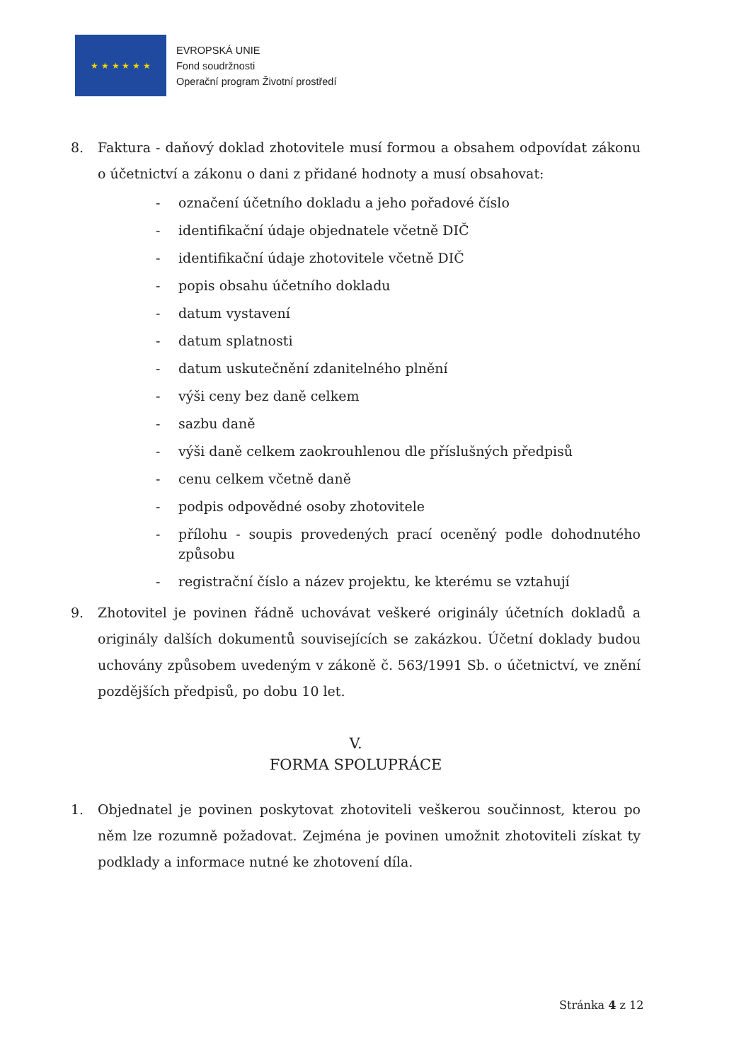★ ★ ★ ★ ★ ★
EVROPSKÁ UNIE
Fond soudržnosti
Operační program Životní prostředí
8. Faktura - daňový doklad zhotovitele musí formou a obsahem odpovídat zákonu o účetnictví a zákonu o dani z přidané hodnoty a musí obsahovat:
- označení účetního dokladu a jeho pořadové číslo
- identifikační údaje objednatele včetně DIČ
- identifikační údaje zhotovitele včetně DIČ
- popis obsahu účetního dokladu
- datum vystavení
- datum splatnosti
- datum uskutečnění zdanitelného plnění
- výši ceny bez daně celkem
- sazbu daně
- výši daně celkem zaokrouhlenou dle příslušných předpisů
- cenu celkem včetně daně
- podpis odpovědné osoby zhotovitele
- přílohu - soupis provedených prací oceněný podle dohodnutého způsobu
- registrační číslo a název projektu, ke kterému se vztahují
9. Zhotovitel je povinen řádně uchovávat veškeré originály účetních dokladů a originály dalších dokumentů souvisejících se zakázkou. Účetní doklady budou uchovány způsobem uvedeným v zákoně č. 563/1991 Sb. o účetnictví, ve znění pozdějších předpisů, po dobu 10 let.
V.
FORMA SPOLUPRÁCE
1. Objednatel je povinen poskytovat zhotoviteli veškerou součinnost, kterou po něm lze rozumně požadovat. Zejména je povinen umožnit zhotoviteli získat ty podklady a informace nutné ke zhotovení díla.
Stránka 4 z 12